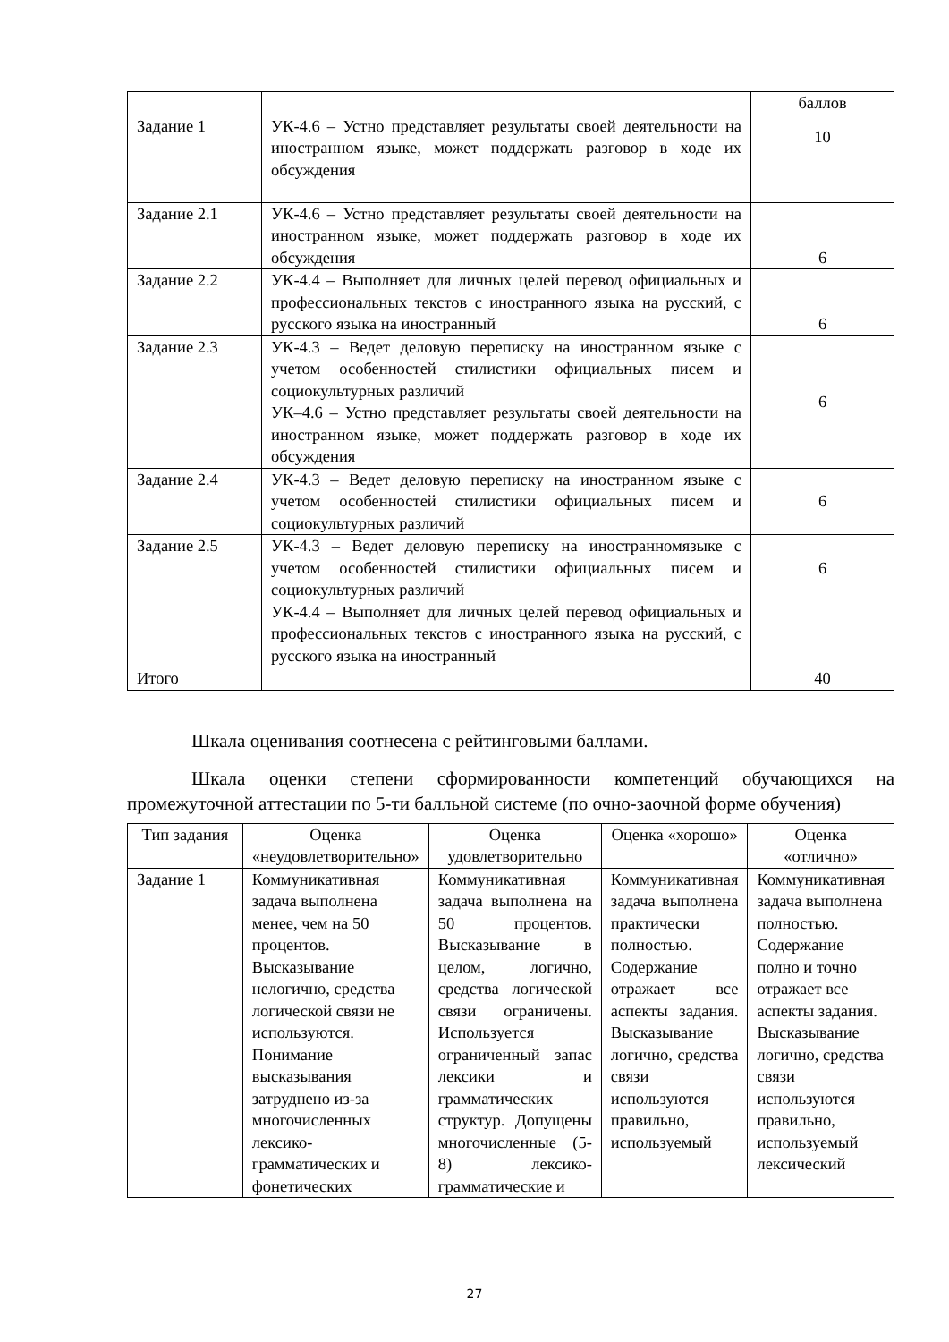| | | баллов |
| Задание 1 | УК-4.6 – Устно представляет результаты своей деятельности на иностранном языке, может поддержать разговор в ходе их обсуждения | 10 |
| Задание 2.1 | УК-4.6 – Устно представляет результаты своей деятельности на иностранном языке, может поддержать разговор в ходе их обсуждения | 6 |
| Задание 2.2 | УК-4.4 – Выполняет для личных целей перевод официальных и профессиональных текстов с иностранного языка на русский, с русского языка на иностранный | 6 |
| Задание 2.3 | УК-4.3 – Ведет деловую переписку на иностранном языке с учетом особенностей стилистики официальных писем и социокультурных различий УК–4.6 – Устно представляет результаты своей деятельности на иностранном языке, может поддержать разговор в ходе их обсуждения | 6 |
| Задание 2.4 | УК-4.3 – Ведет деловую переписку на иностранном языке с учетом особенностей стилистики официальных писем и социокультурных различий | 6 |
| Задание 2.5 | УК-4.3 – Ведет деловую переписку на иностранномязыке с учетом особенностей стилистики официальных писем и социокультурных различий УК-4.4 – Выполняет для личных целей перевод официальных и профессиональных текстов с иностранного языка на русский, с русского языка на иностранный | 6 |
| Итого | | 40 |
Шкала оценивания соотнесена с рейтинговыми баллами.
Шкала оценки степени сформированности компетенций обучающихся на промежуточной аттестации по 5-ти балльной системе (по очно-заочной форме обучения)
| Тип задания | Оценка «неудовлетворительно» | Оценка удовлетворительно | Оценка «хорошо» | Оценка «отлично» |
| --- | --- | --- | --- | --- |
| Задание 1 | Коммуникативная задача выполнена менее, чем на 50 процентов. Высказывание нелогично, средства логической связи не используются. Понимание высказывания затруднено из-за многочисленных лексико-грамматических и фонетических | Коммуникативная задача выполнена на 50 процентов. Высказывание в целом, логично, средства логической связи ограничены. Используется ограниченный запас лексики и грамматических структур. Допущены многочисленные (5-8) лексико-грамматические и | Коммуникативная задача выполнена практически полностью. Содержание отражает все аспекты задания. Высказывание логично, средства связи используются правильно, используемый | Коммуникативная задача выполнена полностью. Содержание полно и точно отражает все аспекты задания. Высказывание логично, средства связи используются правильно, используемый лексический |
27